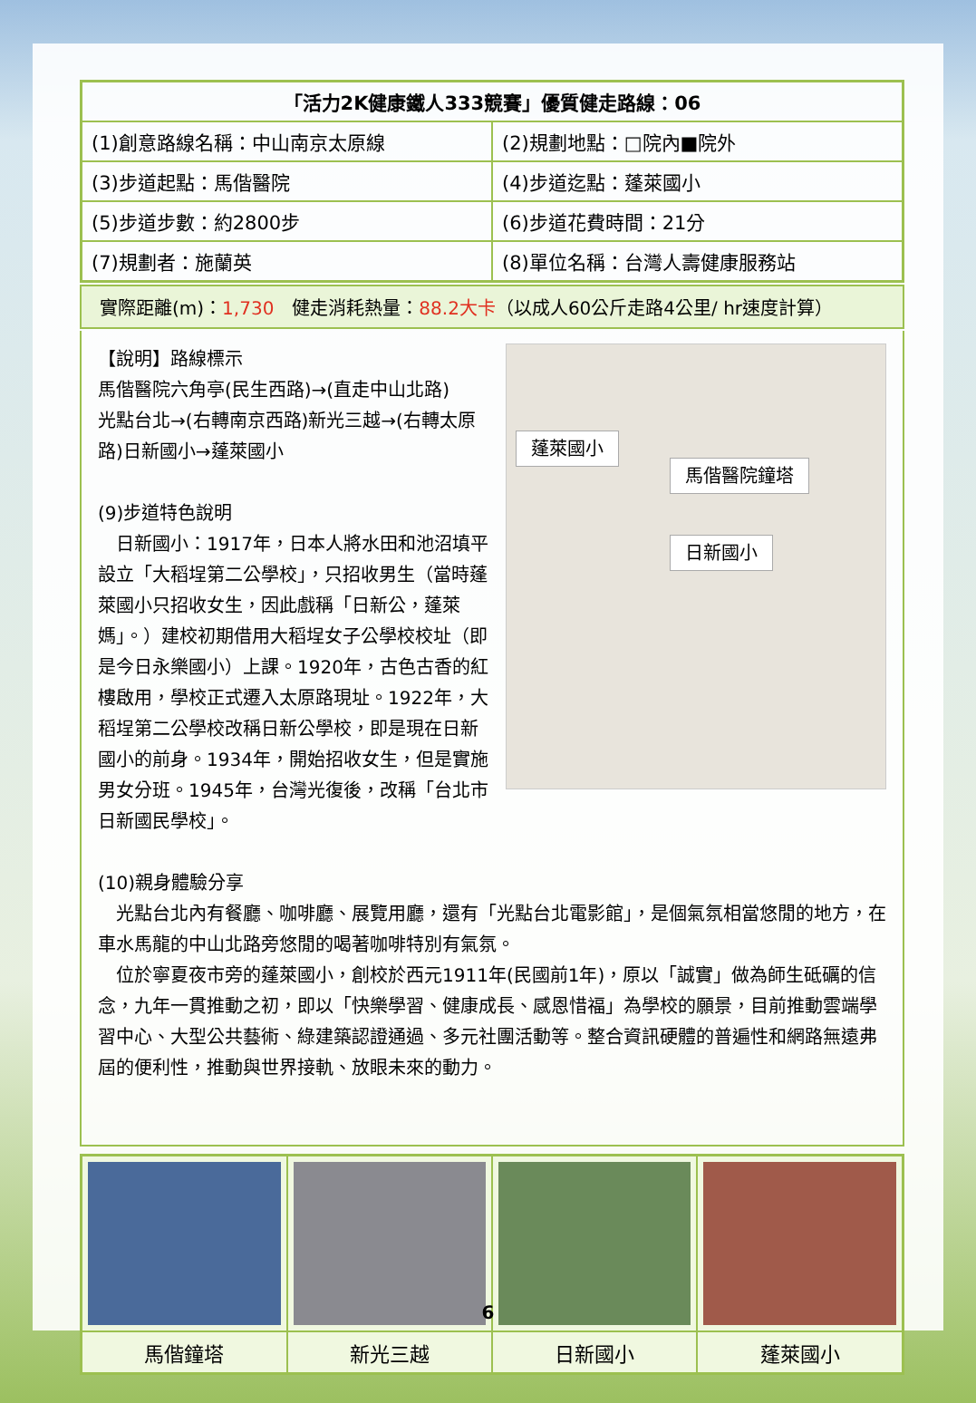| 「活力2K健康鐵人333競賽」優質健走路線：06 | |
| (1)創意路線名稱：中山南京太原線 | (2)規劃地點：□院內■院外 |
| (3)步道起點：馬偕醫院 | (4)步道迄點：蓬萊國小 |
| (5)步道步數：約2800步 | (6)步道花費時間：21分 |
| (7)規劃者：施蘭英 | (8)單位名稱：台灣人壽健康服務站 |
實際距離(m)：1,730　健走消耗熱量：88.2大卡（以成人60公斤走路4公里/ hr速度計算）
蓬萊國小
馬偕醫院鐘塔
日新國小
【說明】路線標示
馬偕醫院六角亭(民生西路)→(直走中山北路)
光點台北→(右轉南京西路)新光三越→(右轉太原路)日新國小→蓬萊國小
(9)步道特色說明
　日新國小：1917年，日本人將水田和池沼填平設立「大稻埕第二公學校」，只招收男生（當時蓬萊國小只招收女生，因此戲稱「日新公，蓬萊媽」。）建校初期借用大稻埕女子公學校校址（即是今日永樂國小）上課。1920年，古色古香的紅樓啟用，學校正式遷入太原路現址。1922年，大稻埕第二公學校改稱日新公學校，即是現在日新國小的前身。1934年，開始招收女生，但是實施男女分班。1945年，台灣光復後，改稱「台北市日新國民學校」。
(10)親身體驗分享
　光點台北內有餐廳、咖啡廳、展覽用廳，還有「光點台北電影館」，是個氣氛相當悠閒的地方，在車水馬龍的中山北路旁悠閒的喝著咖啡特別有氣氛。
　位於寧夏夜市旁的蓬萊國小，創校於西元1911年(民國前1年)，原以「誠實」做為師生砥礪的信念，九年一貫推動之初，即以「快樂學習、健康成長、感恩惜福」為學校的願景，目前推動雲端學習中心、大型公共藝術、綠建築認證通過、多元社團活動等。整合資訊硬體的普遍性和網路無遠弗屆的便利性，推動與世界接軌、放眼未來的動力。
| 馬偕鐘塔 | 新光三越 | 日新國小 | 蓬萊國小 |
6